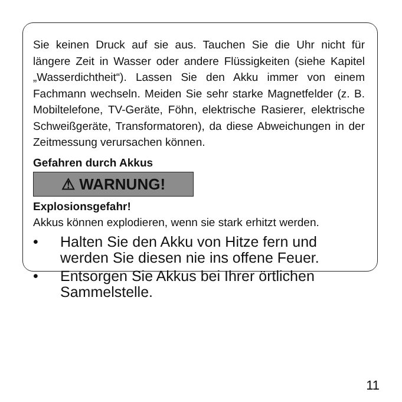Sie keinen Druck auf sie aus. Tauchen Sie die Uhr nicht für längere Zeit in Wasser oder andere Flüssigkeiten (siehe Kapitel „Wasserdichtheit“). Lassen Sie den Akku immer von einem Fachmann wechseln. Meiden Sie sehr starke Magnetfelder (z. B. Mobiltelefone, TV-Geräte, Föhn, elektrische Rasierer, elektrische Schweißgeräte, Transformatoren), da diese Abweichungen in der Zeitmessung verursachen können.
Gefahren durch Akkus
⚠ WARNUNG!
Explosionsgefahr!
Akkus können explodieren, wenn sie stark erhitzt werden.
• Halten Sie den Akku von Hitze fern und werden Sie diesen nie ins offene Feuer.
• Entsorgen Sie Akkus bei Ihrer örtlichen Sammelstelle.
11